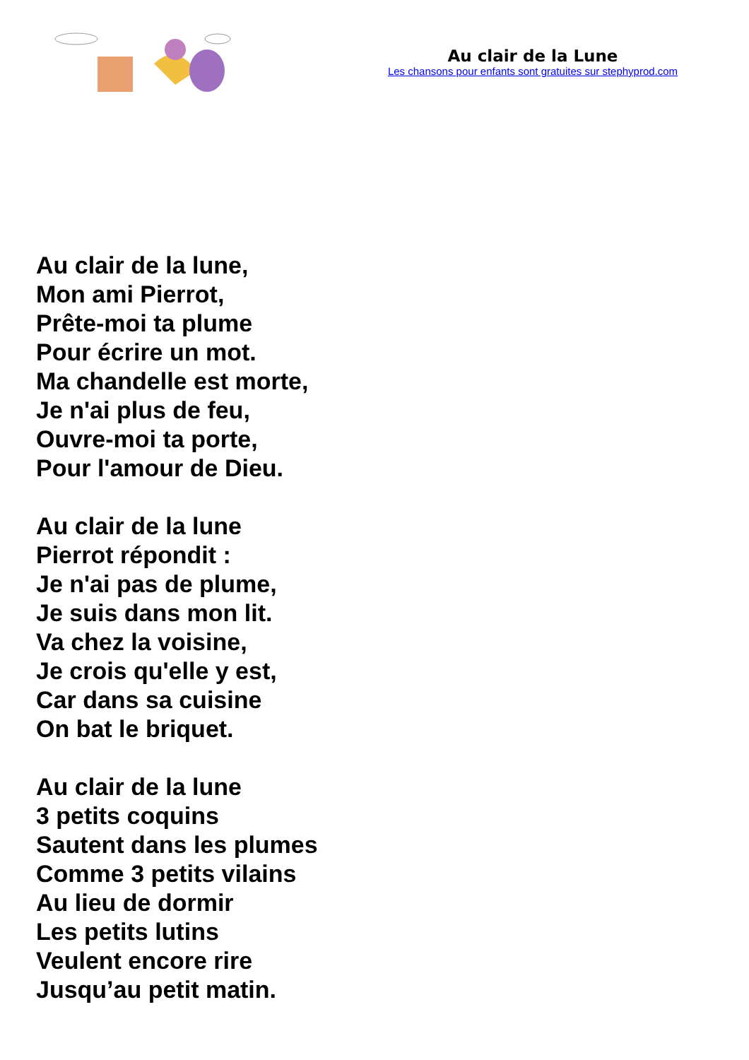Au clair de la Lune
Les chansons pour enfants sont gratuites sur stephyprod.com
Au clair de la lune,
Mon ami Pierrot,
Prête-moi ta plume
Pour écrire un mot.
Ma chandelle est morte,
Je n'ai plus de feu,
Ouvre-moi ta porte,
Pour l'amour de Dieu.
Au clair de la lune
Pierrot répondit :
Je n'ai pas de plume,
Je suis dans mon lit.
Va chez la voisine,
Je crois qu'elle y est,
Car dans sa cuisine
On bat le briquet.
Au clair de la lune
3 petits coquins
Sautent dans les plumes
Comme 3 petits vilains
Au lieu de dormir
Les petits lutins
Veulent encore rire
Jusqu’au petit matin.